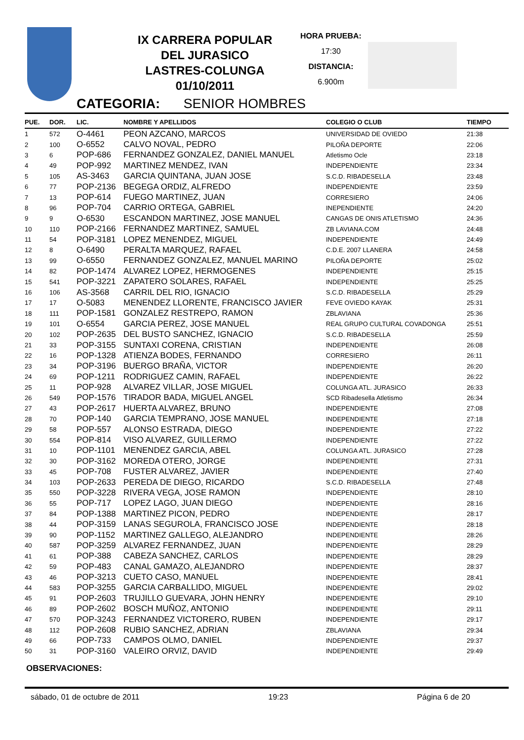IX CARRERA POPULAR
DEL JURASICO
LASTRES-COLUNGA
01/10/2011
HORA PRUEBA:
17:30
DISTANCIA:
6.900m
CATEGORIA: SENIOR HOMBRES
| PUE. | DOR. | LIC. | NOMBRE Y APELLIDOS | COLEGIO O CLUB | TIEMPO |
| --- | --- | --- | --- | --- | --- |
| 1 | 572 | O-4461 | PEON AZCANO, MARCOS | UNIVERSIDAD DE OVIEDO | 21:38 |
| 2 | 100 | O-6552 | CALVO NOVAL, PEDRO | PILOÑA DEPORTE | 22:06 |
| 3 | 6 | POP-686 | FERNANDEZ GONZALEZ, DANIEL MANUEL | Atletismo Ocle | 23:18 |
| 4 | 49 | POP-992 | MARTINEZ MENDEZ, IVAN | INDEPENDIENTE | 23:34 |
| 5 | 105 | AS-3463 | GARCIA QUINTANA, JUAN JOSE | S.C.D. RIBADESELLA | 23:48 |
| 6 | 77 | POP-2136 | BEGEGA ORDIZ, ALFREDO | INDEPENDIENTE | 23:59 |
| 7 | 13 | POP-614 | FUEGO MARTINEZ, JUAN | CORRESIERO | 24:06 |
| 8 | 96 | POP-704 | CARRIO ORTEGA, GABRIEL | INEPENDIENTE | 24:20 |
| 9 | 9 | O-6530 | ESCANDON MARTINEZ, JOSE MANUEL | CANGAS DE ONIS ATLETISMO | 24:36 |
| 10 | 110 | POP-2166 | FERNANDEZ MARTINEZ, SAMUEL | ZB LAVIANA.COM | 24:48 |
| 11 | 54 | POP-3181 | LOPEZ MENENDEZ, MIGUEL | INDEPENDIENTE | 24:49 |
| 12 | 8 | O-6490 | PERALTA MARQUEZ, RAFAEL | C.D.E. 2007 LLANERA | 24:58 |
| 13 | 99 | O-6550 | FERNANDEZ GONZALEZ, MANUEL MARINO | PILOÑA DEPORTE | 25:02 |
| 14 | 82 | POP-1474 | ALVAREZ LOPEZ, HERMOGENES | INDEPENDIENTE | 25:15 |
| 15 | 541 | POP-3221 | ZAPATERO SOLARES, RAFAEL | INDEPENDIENTE | 25:25 |
| 16 | 106 | AS-3568 | CARRIL DEL RIO, IGNACIO | S.C.D. RIBADESELLA | 25:29 |
| 17 | 17 | O-5083 | MENENDEZ LLORENTE, FRANCISCO JAVIER | FEVE OVIEDO KAYAK | 25:31 |
| 18 | 111 | POP-1581 | GONZALEZ RESTREPO, RAMON | ZBLAVIANA | 25:36 |
| 19 | 101 | O-6554 | GARCIA PEREZ, JOSE MANUEL | REAL GRUPO CULTURAL COVADONGA | 25:51 |
| 20 | 102 | POP-2635 | DEL BUSTO SANCHEZ, IGNACIO | S.C.D. RIBADESELLA | 25:59 |
| 21 | 33 | POP-3155 | SUNTAXI CORENA, CRISTIAN | INDEPENDIENTE | 26:08 |
| 22 | 16 | POP-1328 | ATIENZA BODES, FERNANDO | CORRESIERO | 26:11 |
| 23 | 34 | POP-3196 | BUERGO BRAÑA, VICTOR | INDEPENDIENTE | 26:20 |
| 24 | 69 | POP-1211 | RODRIGUEZ CAMIN, RAFAEL | INDEPENDIENTE | 26:22 |
| 25 | 11 | POP-928 | ALVAREZ VILLAR, JOSE MIGUEL | COLUNGA ATL. JURASICO | 26:33 |
| 26 | 549 | POP-1576 | TIRADOR BADA, MIGUEL ANGEL | SCD Ribadesella Atletismo | 26:34 |
| 27 | 43 | POP-2617 | HUERTA ALVAREZ, BRUNO | INDEPENDIENTE | 27:08 |
| 28 | 70 | POP-140 | GARCIA TEMPRANO, JOSE MANUEL | INDEPENDIENTE | 27:18 |
| 29 | 58 | POP-557 | ALONSO ESTRADA, DIEGO | INDEPENDIENTE | 27:22 |
| 30 | 554 | POP-814 | VISO ALVAREZ, GUILLERMO | INDEPENDIENTE | 27:22 |
| 31 | 10 | POP-1101 | MENENDEZ GARCIA, ABEL | COLUNGA ATL. JURASICO | 27:28 |
| 32 | 30 | POP-3162 | MOREDA OTERO, JORGE | INDEPENDIENTE | 27:31 |
| 33 | 45 | POP-708 | FUSTER ALVAREZ, JAVIER | INDEPENDIENTE | 27:40 |
| 34 | 103 | POP-2633 | PEREDA DE DIEGO, RICARDO | S.C.D. RIBADESELLA | 27:48 |
| 35 | 550 | POP-3228 | RIVERA VEGA, JOSE RAMON | INDEPENDIENTE | 28:10 |
| 36 | 55 | POP-717 | LOPEZ LAGO, JUAN DIEGO | INDEPENDIENTE | 28:16 |
| 37 | 84 | POP-1388 | MARTINEZ PICON, PEDRO | INDEPENDIENTE | 28:17 |
| 38 | 44 | POP-3159 | LANAS SEGUROLA, FRANCISCO JOSE | INDEPENDIENTE | 28:18 |
| 39 | 90 | POP-1152 | MARTINEZ GALLEGO, ALEJANDRO | INDEPENDIENTE | 28:26 |
| 40 | 587 | POP-3259 | ALVAREZ FERNANDEZ, JUAN | INDEPENDIENTE | 28:29 |
| 41 | 61 | POP-388 | CABEZA SANCHEZ, CARLOS | INDEPENDIENTE | 28:29 |
| 42 | 59 | POP-483 | CANAL GAMAZO, ALEJANDRO | INDEPENDIENTE | 28:37 |
| 43 | 46 | POP-3213 | CUETO CASO, MANUEL | INDEPENDIENTE | 28:41 |
| 44 | 583 | POP-3255 | GARCIA CARBALLIDO, MIGUEL | INDEPENDIENTE | 29:02 |
| 45 | 91 | POP-2603 | TRUJILLO GUEVARA, JOHN HENRY | INDEPENDIENTE | 29:10 |
| 46 | 89 | POP-2602 | BOSCH MUÑOZ, ANTONIO | INDEPENDIENTE | 29:11 |
| 47 | 570 | POP-3243 | FERNANDEZ VICTORERO, RUBEN | INDEPENDIENTE | 29:17 |
| 48 | 112 | POP-2608 | RUBIO SANCHEZ, ADRIAN | ZBLAVIANA | 29:34 |
| 49 | 66 | POP-733 | CAMPOS OLMO, DANIEL | INDEPENDIENTE | 29:37 |
| 50 | 31 | POP-3160 | VALEIRO ORVIZ, DAVID | INDEPENDIENTE | 29:49 |
OBSERVACIONES:
sábado, 01 de octubre de 2011 19:23 Página 6 de 20